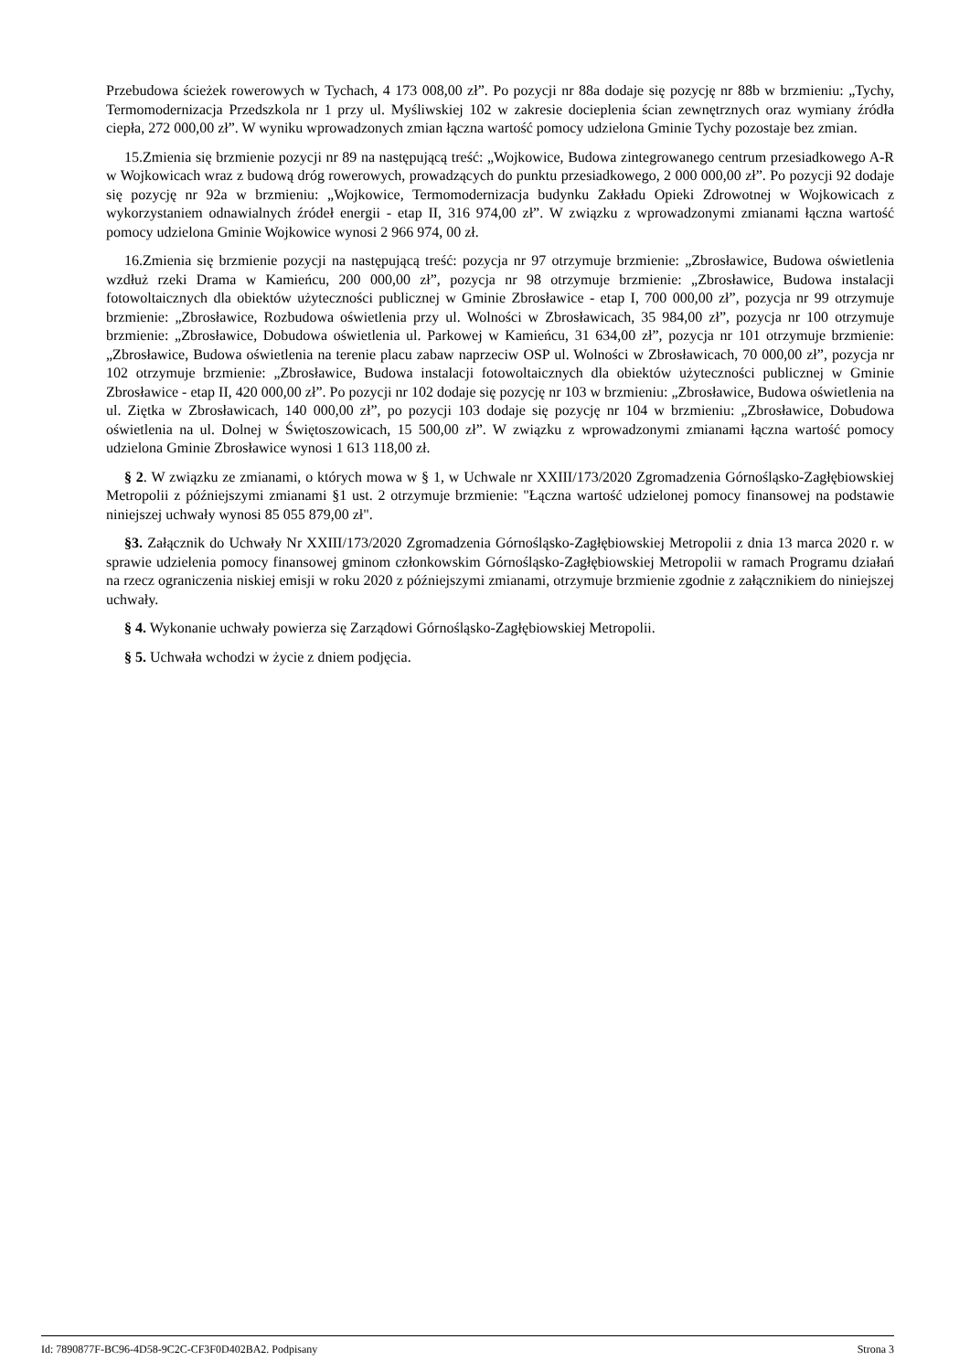Przebudowa ścieżek rowerowych w Tychach, 4 173 008,00 zł”. Po pozycji nr 88a dodaje się pozycję nr 88b w brzmieniu: „Tychy, Termomodernizacja Przedszkola nr 1 przy ul. Myśliwskiej 102 w zakresie docieplenia ścian zewnętrznych oraz wymiany źródła ciepła, 272 000,00 zł”. W wyniku wprowadzonych zmian łączna wartość pomocy udzielona Gminie Tychy pozostaje bez zmian.
15.Zmienia się brzmienie pozycji nr 89 na następującą treść: „Wojkowice, Budowa zintegrowanego centrum przesiadkowego A-R w Wojkowicach wraz z budową dróg rowerowych, prowadzących do punktu przesiadkowego, 2 000 000,00 zł”. Po pozycji 92 dodaje się pozycję nr 92a w brzmieniu: „Wojkowice, Termomodernizacja budynku Zakładu Opieki Zdrowotnej w Wojkowicach z wykorzystaniem odnawialnych źródeł energii - etap II, 316 974,00 zł”. W związku z wprowadzonymi zmianami łączna wartość pomocy udzielona Gminie Wojkowice wynosi 2 966 974, 00 zł.
16.Zmienia się brzmienie pozycji na następującą treść: pozycja nr 97 otrzymuje brzmienie: „Zbrosławice, Budowa oświetlenia wzdłuż rzeki Drama w Kamieńcu, 200 000,00 zł”, pozycja nr 98 otrzymuje brzmienie: „Zbrosławice, Budowa instalacji fotowoltaicznych dla obiektów użyteczności publicznej w Gminie Zbrosławice - etap I, 700 000,00 zł”, pozycja nr 99 otrzymuje brzmienie: „Zbrosławice, Rozbudowa oświetlenia przy ul. Wolności w Zbrosławicach, 35 984,00 zł”, pozycja nr 100 otrzymuje brzmienie: „Zbrosławice, Dobudowa oświetlenia ul. Parkowej w Kamieńcu, 31 634,00 zł”, pozycja nr 101 otrzymuje brzmienie: „Zbrosławice, Budowa oświetlenia na terenie placu zabaw naprzeciw OSP ul. Wolności w Zbrosławicach, 70 000,00 zł”, pozycja nr 102 otrzymuje brzmienie: „Zbrosławice, Budowa instalacji fotowoltaicznych dla obiektów użyteczności publicznej w Gminie Zbrosławice - etap II, 420 000,00 zł”. Po pozycji nr 102 dodaje się pozycję nr 103 w brzmieniu: „Zbrosławice, Budowa oświetlenia na ul. Ziętka w Zbrosławicach, 140 000,00 zł”, po pozycji 103 dodaje się pozycję nr 104 w brzmieniu: „Zbrosławice, Dobudowa oświetlenia na ul. Dolnej w Świętoszowicach, 15 500,00 zł”. W związku z wprowadzonymi zmianami łączna wartość pomocy udzielona Gminie Zbrosławice wynosi 1 613 118,00 zł.
§ 2. W związku ze zmianami, o których mowa w § 1, w Uchwale nr XXIII/173/2020 Zgromadzenia Górnośląsko-Zagłębiowskiej Metropolii z późniejszymi zmianami §1 ust. 2 otrzymuje brzmienie: "Łączna wartość udzielonej pomocy finansowej na podstawie niniejszej uchwały wynosi 85 055 879,00 zł".
§3. Załącznik do Uchwały Nr XXIII/173/2020 Zgromadzenia Górnośląsko-Zagłębiowskiej Metropolii z dnia 13 marca 2020 r. w sprawie udzielenia pomocy finansowej gminom członkowskim Górnośląsko-Zagłębiowskiej Metropolii w ramach Programu działań na rzecz ograniczenia niskiej emisji w roku 2020 z późniejszymi zmianami, otrzymuje brzmienie zgodnie z załącznikiem do niniejszej uchwały.
§ 4. Wykonanie uchwały powierza się Zarządowi Górnośląsko-Zagłębiowskiej Metropolii.
§ 5. Uchwała wchodzi w życie z dniem podjęcia.
Id: 7890877F-BC96-4D58-9C2C-CF3F0D402BA2. Podpisany Strona 3